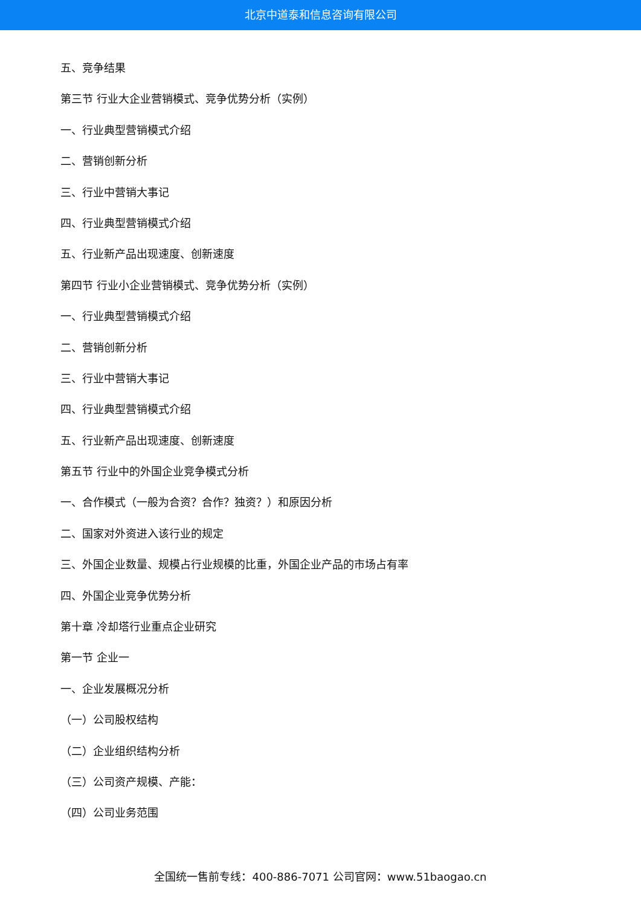北京中道泰和信息咨询有限公司
五、竞争结果
第三节 行业大企业营销模式、竞争优势分析（实例）
一、行业典型营销模式介绍
二、营销创新分析
三、行业中营销大事记
四、行业典型营销模式介绍
五、行业新产品出现速度、创新速度
第四节 行业小企业营销模式、竞争优势分析（实例）
一、行业典型营销模式介绍
二、营销创新分析
三、行业中营销大事记
四、行业典型营销模式介绍
五、行业新产品出现速度、创新速度
第五节 行业中的外国企业竞争模式分析
一、合作模式（一般为合资？合作？独资？）和原因分析
二、国家对外资进入该行业的规定
三、外国企业数量、规模占行业规模的比重，外国企业产品的市场占有率
四、外国企业竞争优势分析
第十章 冷却塔行业重点企业研究
第一节 企业一
一、企业发展概况分析
（一）公司股权结构
（二）企业组织结构分析
（三）公司资产规模、产能：
（四）公司业务范围
全国统一售前专线：400-886-7071 公司官网：www.51baogao.cn